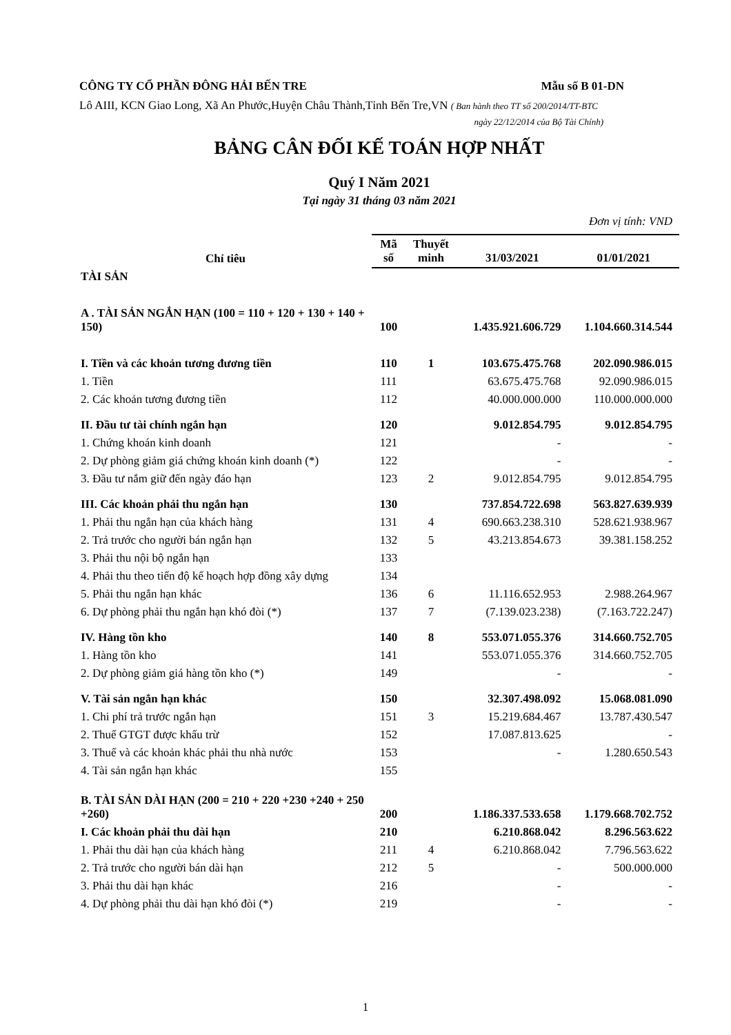CÔNG TY CỔ PHẦN ĐÔNG HẢI BẾN TRE Mẫu số B 01-DN
Lô AIII, KCN Giao Long, Xã An Phước,Huyện Châu Thành,Tỉnh Bến Tre,VN ( Ban hành theo TT số 200/2014/TT-BTC
ngày 22/12/2014 của Bộ Tài Chính)
BẢNG CÂN ĐỐI KẾ TOÁN HỢP NHẤT
Quý I Năm 2021
Tại ngày 31 tháng 03 năm 2021
Đơn vị tính: VND
| Chỉ tiêu | Mã số | Thuyết minh | 31/03/2021 | 01/01/2021 |
| --- | --- | --- | --- | --- |
| TÀI SẢN | | | | |
| A . TÀI SẢN NGẮN HẠN (100 = 110 + 120 + 130 + 140 + 150) | 100 | | 1.435.921.606.729 | 1.104.660.314.544 |
| I. Tiền và các khoản tương đương tiền | 110 | 1 | 103.675.475.768 | 202.090.986.015 |
| 1. Tiền | 111 | | 63.675.475.768 | 92.090.986.015 |
| 2. Các khoản tương đương tiền | 112 | | 40.000.000.000 | 110.000.000.000 |
| II. Đầu tư tài chính ngắn hạn | 120 | | 9.012.854.795 | 9.012.854.795 |
| 1. Chứng khoán kinh doanh | 121 | | - | - |
| 2. Dự phòng giảm giá chứng khoán kinh doanh (*) | 122 | | - | - |
| 3. Đầu tư nắm giữ đến ngày đáo hạn | 123 | 2 | 9.012.854.795 | 9.012.854.795 |
| III. Các khoản phải thu ngắn hạn | 130 | | 737.854.722.698 | 563.827.639.939 |
| 1. Phải thu ngắn hạn của khách hàng | 131 | 4 | 690.663.238.310 | 528.621.938.967 |
| 2. Trả trước cho người bán ngắn hạn | 132 | 5 | 43.213.854.673 | 39.381.158.252 |
| 3. Phải thu nội bộ ngắn hạn | 133 | | | |
| 4. Phải thu theo tiến độ kế hoạch hợp đồng xây dựng | 134 | | | |
| 5. Phải thu ngắn hạn khác | 136 | 6 | 11.116.652.953 | 2.988.264.967 |
| 6. Dự phòng phải thu ngắn hạn khó đòi (*) | 137 | 7 | (7.139.023.238) | (7.163.722.247) |
| IV. Hàng tồn kho | 140 | 8 | 553.071.055.376 | 314.660.752.705 |
| 1. Hàng tồn kho | 141 | | 553.071.055.376 | 314.660.752.705 |
| 2. Dự phòng giảm giá hàng tồn kho (*) | 149 | | - | - |
| V. Tài sản ngắn hạn khác | 150 | | 32.307.498.092 | 15.068.081.090 |
| 1. Chi phí trả trước ngắn hạn | 151 | 3 | 15.219.684.467 | 13.787.430.547 |
| 2. Thuế GTGT được khấu trừ | 152 | | 17.087.813.625 | - |
| 3. Thuế và các khoản khác phải thu nhà nước | 153 | | - | 1.280.650.543 |
| 4. Tài sản ngắn hạn khác | 155 | | | |
| B. TÀI SẢN DÀI HẠN (200 = 210 + 220 +230 +240 + 250 +260) | 200 | | 1.186.337.533.658 | 1.179.668.702.752 |
| I. Các khoản phải thu dài hạn | 210 | | 6.210.868.042 | 8.296.563.622 |
| 1. Phải thu dài hạn của khách hàng | 211 | 4 | 6.210.868.042 | 7.796.563.622 |
| 2. Trả trước cho người bán dài hạn | 212 | 5 | - | 500.000.000 |
| 3. Phải thu dài hạn khác | 216 | | - | - |
| 4. Dự phòng phải thu dài hạn khó đòi (*) | 219 | | - | - |
1